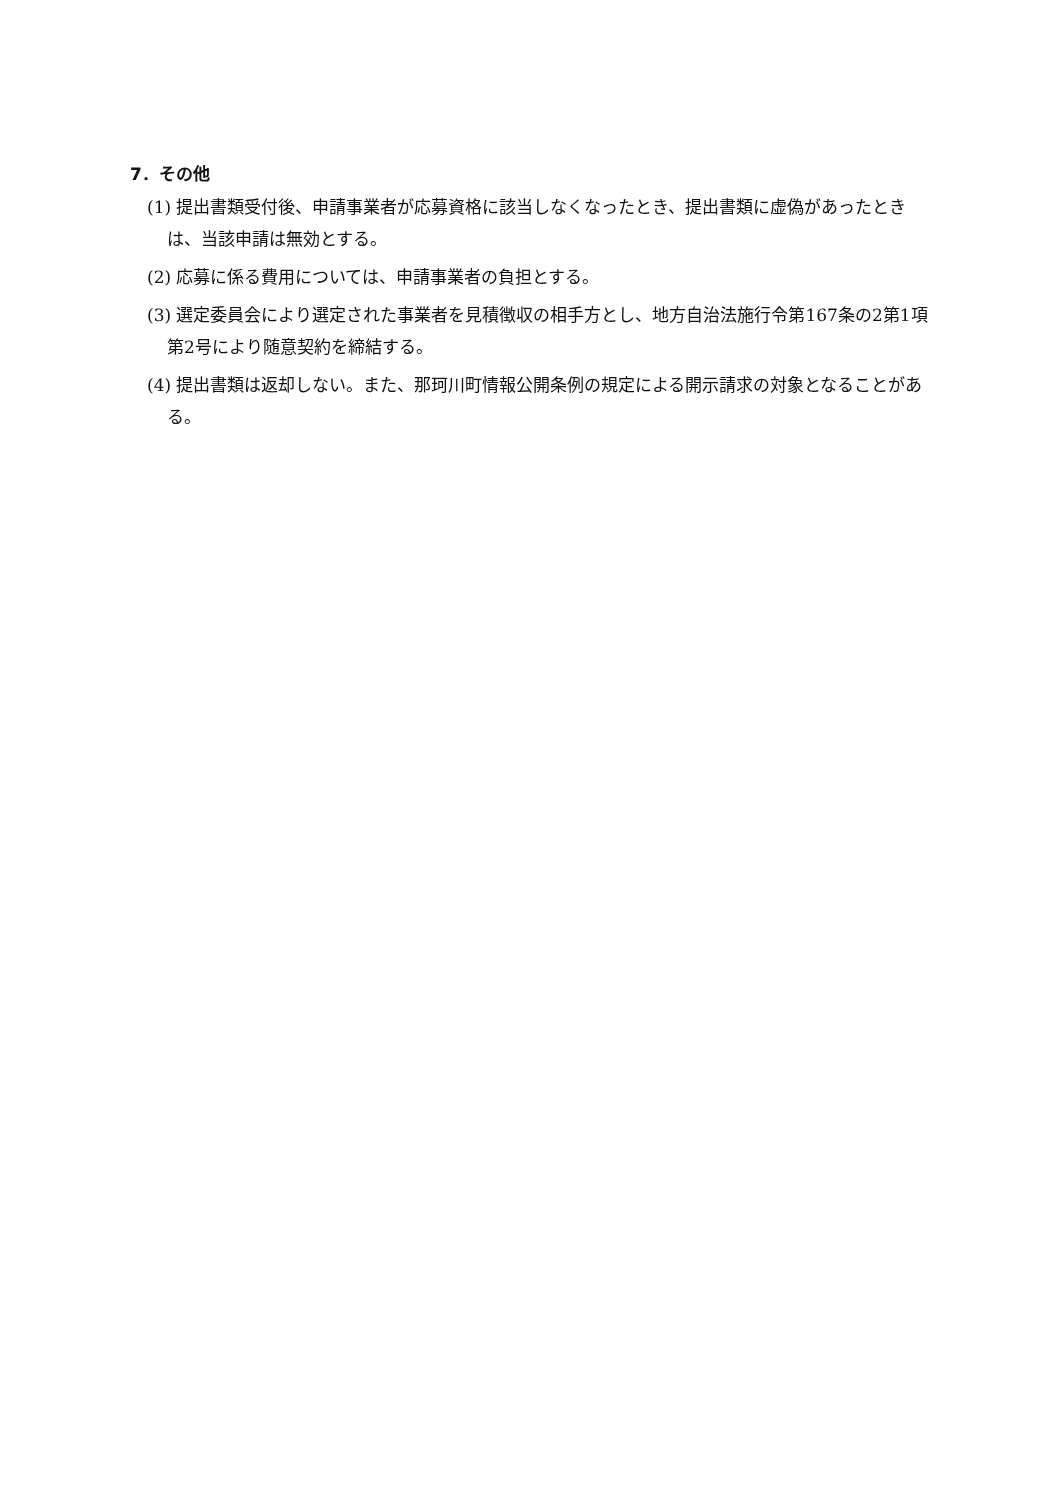7．その他
(1) 提出書類受付後、申請事業者が応募資格に該当しなくなったとき、提出書類に虚偽があったときは、当該申請は無効とする。
(2) 応募に係る費用については、申請事業者の負担とする。
(3) 選定委員会により選定された事業者を見積徴収の相手方とし、地方自治法施行令第167条の2第1項第2号により随意契約を締結する。
(4) 提出書類は返却しない。また、那珂川町情報公開条例の規定による開示請求の対象となることがある。